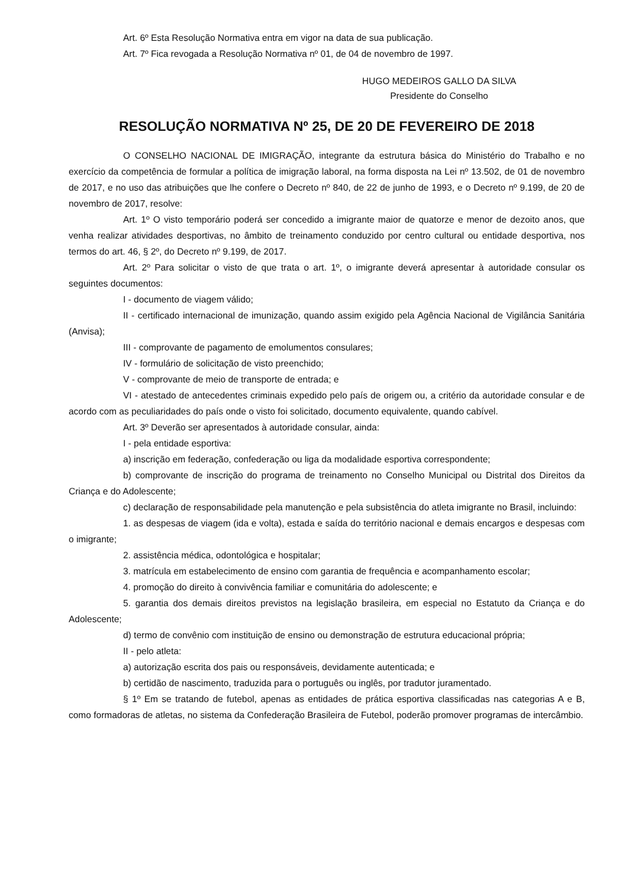Art. 6º Esta Resolução Normativa entra em vigor na data de sua publicação.
Art. 7º Fica revogada a Resolução Normativa nº 01, de 04 de novembro de 1997.
HUGO MEDEIROS GALLO DA SILVA
Presidente do Conselho
RESOLUÇÃO NORMATIVA Nº 25, DE 20 DE FEVEREIRO DE 2018
O CONSELHO NACIONAL DE IMIGRAÇÃO, integrante da estrutura básica do Ministério do Trabalho e no exercício da competência de formular a política de imigração laboral, na forma disposta na Lei nº 13.502, de 01 de novembro de 2017, e no uso das atribuições que lhe confere o Decreto nº 840, de 22 de junho de 1993, e o Decreto nº 9.199, de 20 de novembro de 2017, resolve:
Art. 1º O visto temporário poderá ser concedido a imigrante maior de quatorze e menor de dezoito anos, que venha realizar atividades desportivas, no âmbito de treinamento conduzido por centro cultural ou entidade desportiva, nos termos do art. 46, § 2º, do Decreto nº 9.199, de 2017.
Art. 2º Para solicitar o visto de que trata o art. 1º, o imigrante deverá apresentar à autoridade consular os seguintes documentos:
I - documento de viagem válido;
II - certificado internacional de imunização, quando assim exigido pela Agência Nacional de Vigilância Sanitária (Anvisa);
III - comprovante de pagamento de emolumentos consulares;
IV - formulário de solicitação de visto preenchido;
V - comprovante de meio de transporte de entrada; e
VI - atestado de antecedentes criminais expedido pelo país de origem ou, a critério da autoridade consular e de acordo com as peculiaridades do país onde o visto foi solicitado, documento equivalente, quando cabível.
Art. 3º Deverão ser apresentados à autoridade consular, ainda:
I - pela entidade esportiva:
a) inscrição em federação, confederação ou liga da modalidade esportiva correspondente;
b) comprovante de inscrição do programa de treinamento no Conselho Municipal ou Distrital dos Direitos da Criança e do Adolescente;
c) declaração de responsabilidade pela manutenção e pela subsistência do atleta imigrante no Brasil, incluindo:
1. as despesas de viagem (ida e volta), estada e saída do território nacional e demais encargos e despesas com o imigrante;
2. assistência médica, odontológica e hospitalar;
3. matrícula em estabelecimento de ensino com garantia de frequência e acompanhamento escolar;
4. promoção do direito à convivência familiar e comunitária do adolescente; e
5. garantia dos demais direitos previstos na legislação brasileira, em especial no Estatuto da Criança e do Adolescente;
d) termo de convênio com instituição de ensino ou demonstração de estrutura educacional própria;
II - pelo atleta:
a) autorização escrita dos pais ou responsáveis, devidamente autenticada; e
b) certidão de nascimento, traduzida para o português ou inglês, por tradutor juramentado.
§ 1º Em se tratando de futebol, apenas as entidades de prática esportiva classificadas nas categorias A e B, como formadoras de atletas, no sistema da Confederação Brasileira de Futebol, poderão promover programas de intercâmbio.